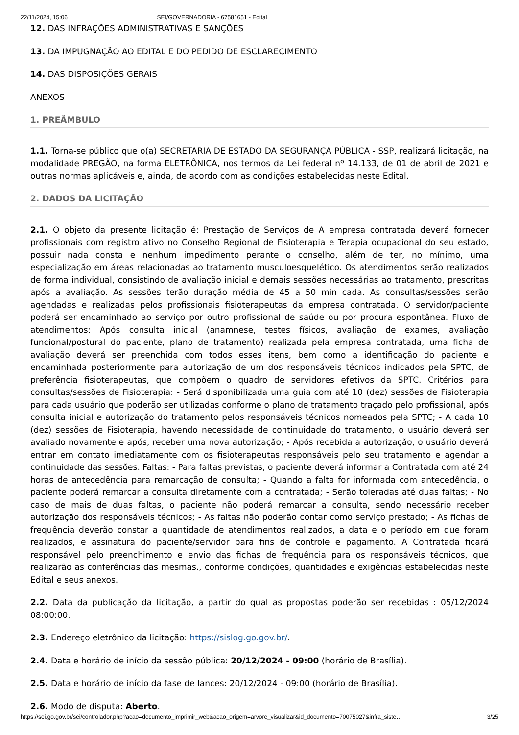22/11/2024, 15:06 SEI/GOVERNADORIA - 67581651 - Edital
12. DAS INFRAÇÕES ADMINISTRATIVAS E SANÇÕES
13. DA IMPUGNAÇÃO AO EDITAL E DO PEDIDO DE ESCLARECIMENTO
14. DAS DISPOSIÇÕES GERAIS
ANEXOS
1. PREÂMBULO
1.1. Torna-se público que o(a) SECRETARIA DE ESTADO DA SEGURANÇA PÚBLICA - SSP, realizará licitação, na modalidade PREGÃO, na forma ELETRÔNICA, nos termos da Lei federal nº 14.133, de 01 de abril de 2021 e outras normas aplicáveis e, ainda, de acordo com as condições estabelecidas neste Edital.
2. DADOS DA LICITAÇÃO
2.1. O objeto da presente licitação é: Prestação de Serviços de A empresa contratada deverá fornecer profissionais com registro ativo no Conselho Regional de Fisioterapia e Terapia ocupacional do seu estado, possuir nada consta e nenhum impedimento perante o conselho, além de ter, no mínimo, uma especialização em áreas relacionadas ao tratamento musculoesquelético. Os atendimentos serão realizados de forma individual, consistindo de avaliação inicial e demais sessões necessárias ao tratamento, prescritas após a avaliação. As sessões terão duração média de 45 a 50 min cada. As consultas/sessões serão agendadas e realizadas pelos profissionais fisioterapeutas da empresa contratada. O servidor/paciente poderá ser encaminhado ao serviço por outro profissional de saúde ou por procura espontânea. Fluxo de atendimentos: Após consulta inicial (anamnese, testes físicos, avaliação de exames, avaliação funcional/postural do paciente, plano de tratamento) realizada pela empresa contratada, uma ficha de avaliação deverá ser preenchida com todos esses itens, bem como a identificação do paciente e encaminhada posteriormente para autorização de um dos responsáveis técnicos indicados pela SPTC, de preferência fisioterapeutas, que compõem o quadro de servidores efetivos da SPTC. Critérios para consultas/sessões de Fisioterapia: - Será disponibilizada uma guia com até 10 (dez) sessões de Fisioterapia para cada usuário que poderão ser utilizadas conforme o plano de tratamento traçado pelo profissional, após consulta inicial e autorização do tratamento pelos responsáveis técnicos nomeados pela SPTC; - A cada 10 (dez) sessões de Fisioterapia, havendo necessidade de continuidade do tratamento, o usuário deverá ser avaliado novamente e após, receber uma nova autorização; - Após recebida a autorização, o usuário deverá entrar em contato imediatamente com os fisioterapeutas responsáveis pelo seu tratamento e agendar a continuidade das sessões. Faltas: - Para faltas previstas, o paciente deverá informar a Contratada com até 24 horas de antecedência para remarcação de consulta; - Quando a falta for informada com antecedência, o paciente poderá remarcar a consulta diretamente com a contratada; - Serão toleradas até duas faltas; - No caso de mais de duas faltas, o paciente não poderá remarcar a consulta, sendo necessário receber autorização dos responsáveis técnicos; - As faltas não poderão contar como serviço prestado; - As fichas de frequência deverão constar a quantidade de atendimentos realizados, a data e o período em que foram realizados, e assinatura do paciente/servidor para fins de controle e pagamento. A Contratada ficará responsável pelo preenchimento e envio das fichas de frequência para os responsáveis técnicos, que realizarão as conferências das mesmas., conforme condições, quantidades e exigências estabelecidas neste Edital e seus anexos.
2.2. Data da publicação da licitação, a partir do qual as propostas poderão ser recebidas : 05/12/2024 08:00:00.
2.3. Endereço eletrônico da licitação: https://sislog.go.gov.br/.
2.4. Data e horário de início da sessão pública: 20/12/2024 - 09:00 (horário de Brasília).
2.5. Data e horário de início da fase de lances: 20/12/2024 - 09:00 (horário de Brasília).
2.6. Modo de disputa: Aberto.
https://sei.go.gov.br/sei/controlador.php?acao=documento_imprimir_web&acao_origem=arvore_visualizar&id_documento=70075027&infra_siste… 3/25